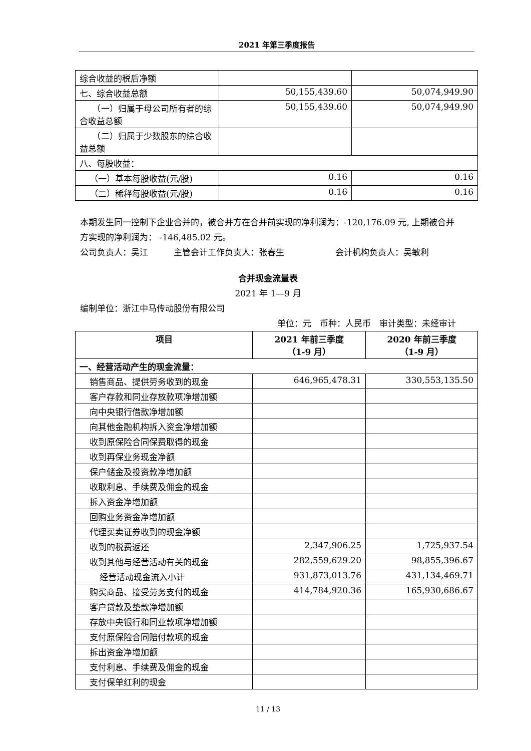2021 年第三季度报告
| 综合收益的税后净额 | | |
| 七、综合收益总额 | 50,155,439.60 | 50,074,949.90 |
| （一）归属于母公司所有者的综合收益总额 | 50,155,439.60 | 50,074,949.90 |
| （二）归属于少数股东的综合收益总额 | | |
| 八、每股收益： | | |
| （一）基本每股收益(元/股) | 0.16 | 0.16 |
| （二）稀释每股收益(元/股) | 0.16 | 0.16 |
本期发生同一控制下企业合并的，被合并方在合并前实现的净利润为：-120,176.09 元, 上期被合并方实现的净利润为： -146,485.02 元。
公司负责人：吴江　　　主管会计工作负责人：张春生　　　　　　会计机构负责人：吴敏利
合并现金流量表
2021 年 1—9 月
编制单位：浙江中马传动股份有限公司
单位：元　币种：人民币　审计类型：未经审计
| 项目 | 2021 年前三季度 （1-9 月） | 2020 年前三季度 （1-9 月） |
| --- | --- | --- |
| 一、经营活动产生的现金流量： | | |
| 销售商品、提供劳务收到的现金 | 646,965,478.31 | 330,553,135.50 |
| 客户存款和同业存放款项净增加额 | | |
| 向中央银行借款净增加额 | | |
| 向其他金融机构拆入资金净增加额 | | |
| 收到原保险合同保费取得的现金 | | |
| 收到再保业务现金净额 | | |
| 保户储金及投资款净增加额 | | |
| 收取利息、手续费及佣金的现金 | | |
| 拆入资金净增加额 | | |
| 回购业务资金净增加额 | | |
| 代理买卖证券收到的现金净额 | | |
| 收到的税费返还 | 2,347,906.25 | 1,725,937.54 |
| 收到其他与经营活动有关的现金 | 282,559,629.20 | 98,855,396.67 |
| 经营活动现金流入小计 | 931,873,013.76 | 431,134,469.71 |
| 购买商品、接受劳务支付的现金 | 414,784,920.36 | 165,930,686.67 |
| 客户贷款及垫款净增加额 | | |
| 存放中央银行和同业款项净增加额 | | |
| 支付原保险合同赔付款项的现金 | | |
| 拆出资金净增加额 | | |
| 支付利息、手续费及佣金的现金 | | |
| 支付保单红利的现金 | | |
11 / 13